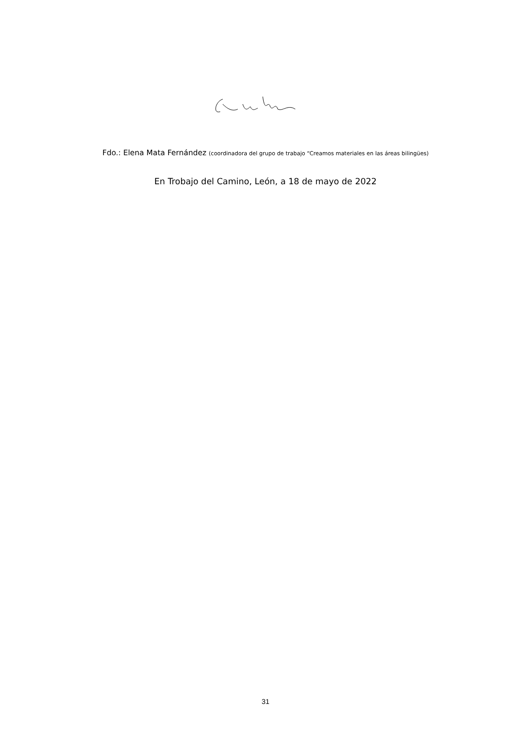Fdo.: Elena Mata Fernández (coordinadora del grupo de trabajo “Creamos materiales en las áreas bilingües)
En Trobajo del Camino, León, a 18 de mayo de 2022
31